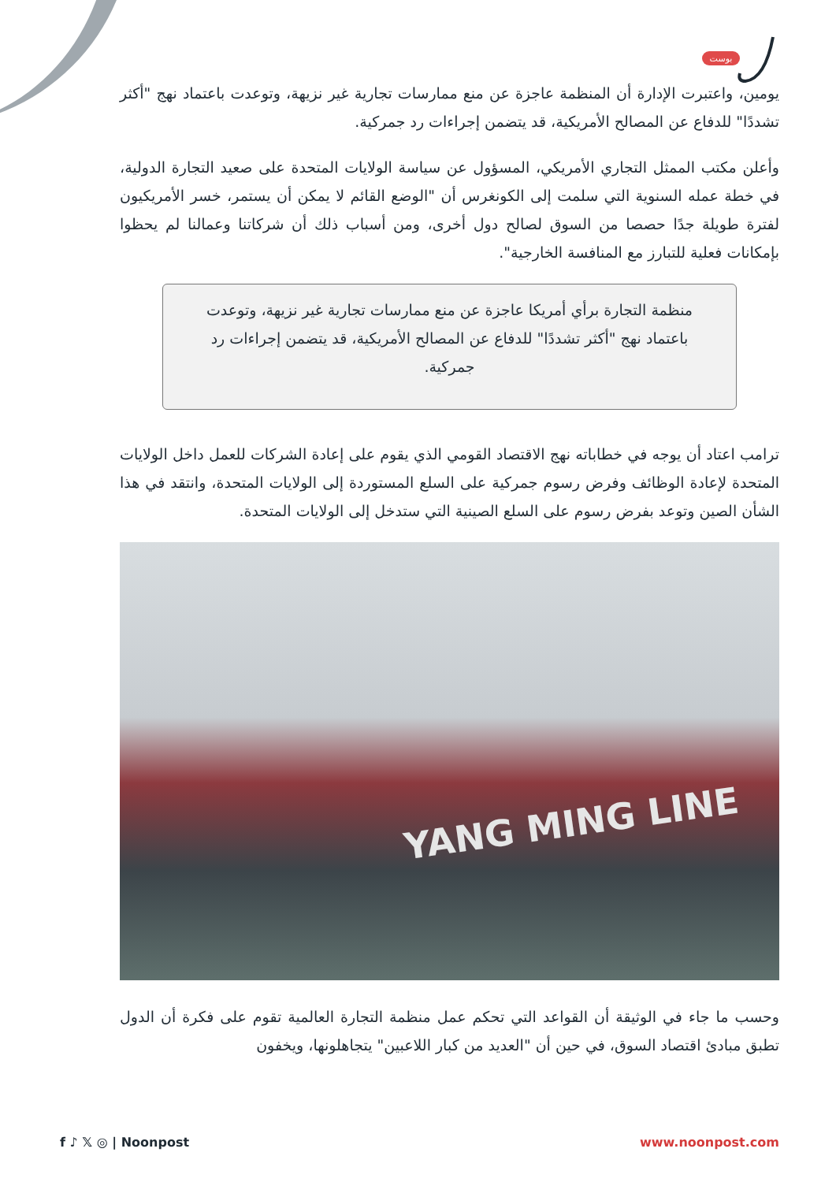بوست
يومين، واعتبرت الإدارة أن المنظمة عاجزة عن منع ممارسات تجارية غير نزيهة، وتوعدت باعتماد نهج "أكثر تشددًا" للدفاع عن المصالح الأمريكية، قد يتضمن إجراءات رد جمركية.
وأعلن مكتب الممثل التجاري الأمريكي، المسؤول عن سياسة الولايات المتحدة على صعيد التجارة الدولية، في خطة عمله السنوية التي سلمت إلى الكونغرس أن "الوضع القائم لا يمكن أن يستمر، خسر الأمريكيون لفترة طويلة جدًا حصصا من السوق لصالح دول أخرى، ومن أسباب ذلك أن شركاتنا وعمالنا لم يحظوا بإمكانات فعلية للتبارز مع المنافسة الخارجية".
منظمة التجارة برأي أمريكا عاجزة عن منع ممارسات تجارية غير نزيهة، وتوعدت باعتماد نهج "أكثر تشددًا" للدفاع عن المصالح الأمريكية، قد يتضمن إجراءات رد جمركية.
ترامب اعتاد أن يوجه في خطاباته نهج الاقتصاد القومي الذي يقوم على إعادة الشركات للعمل داخل الولايات المتحدة لإعادة الوظائف وفرض رسوم جمركية على السلع المستوردة إلى الولايات المتحدة، وانتقد في هذا الشأن الصين وتوعد بفرض رسوم على السلع الصينية التي ستدخل إلى الولايات المتحدة.
YANG MING LINE
وحسب ما جاء في الوثيقة أن القواعد التي تحكم عمل منظمة التجارة العالمية تقوم على فكرة أن الدول تطبق مبادئ اقتصاد السوق، في حين أن "العديد من كبار اللاعبين" يتجاهلونها، ويخفون
f ♪ 𝕏 ◎ | Noonpost www.noonpost.com